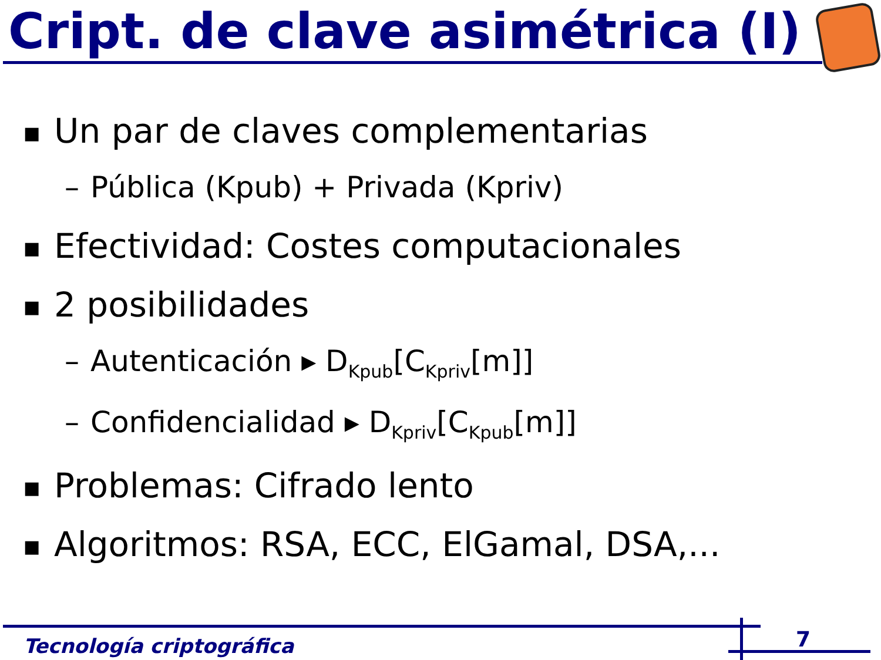Cript. de clave asimétrica (I)
■ Un par de claves complementarias
– Pública (Kpub) + Privada (Kpriv)
■ Efectividad: Costes computacionales
■ 2 posibilidades
– Autenticación ▸ D<sub>Kpub</sub>[C<sub>Kpriv</sub>[m]]
– Confidencialidad ▸ D<sub>Kpriv</sub>[C<sub>Kpub</sub>[m]]
■ Problemas: Cifrado lento
■ Algoritmos: RSA, ECC, ElGamal, DSA,...
Tecnología criptográfica 7